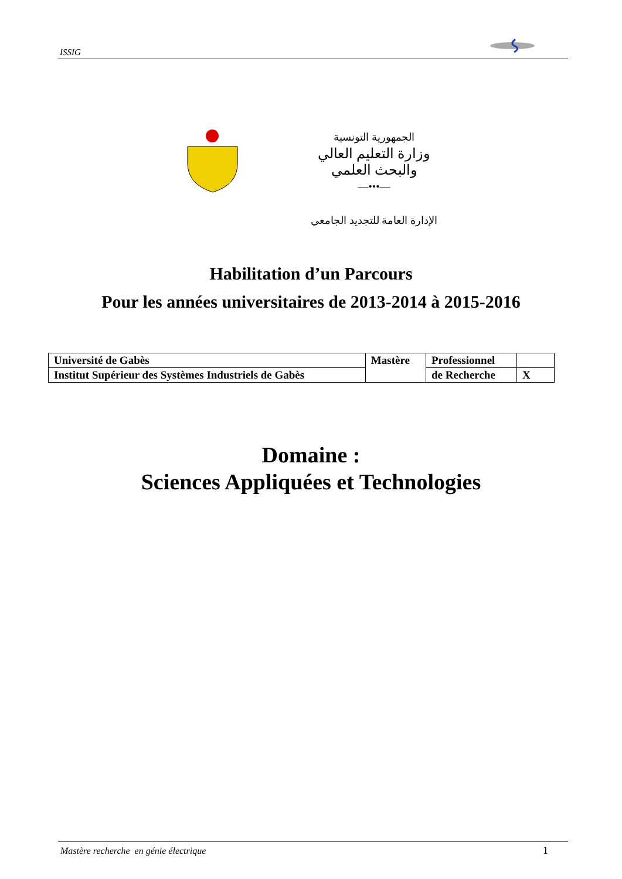ISSIG
الجمهورية التونسية
وزارة التعليم العالي
والبحث العلمي
—•••—
الإدارة العامة للتجديد الجامعي
Habilitation d’un Parcours
Pour les années universitaires de 2013-2014 à 2015-2016
| Université de Gabès | Mastère | Professionnel | |
| Institut Supérieur des Systèmes Industriels de Gabès | | de Recherche | X |
Domaine :
Sciences Appliquées et Technologies
Mastère recherche en génie électrique 1